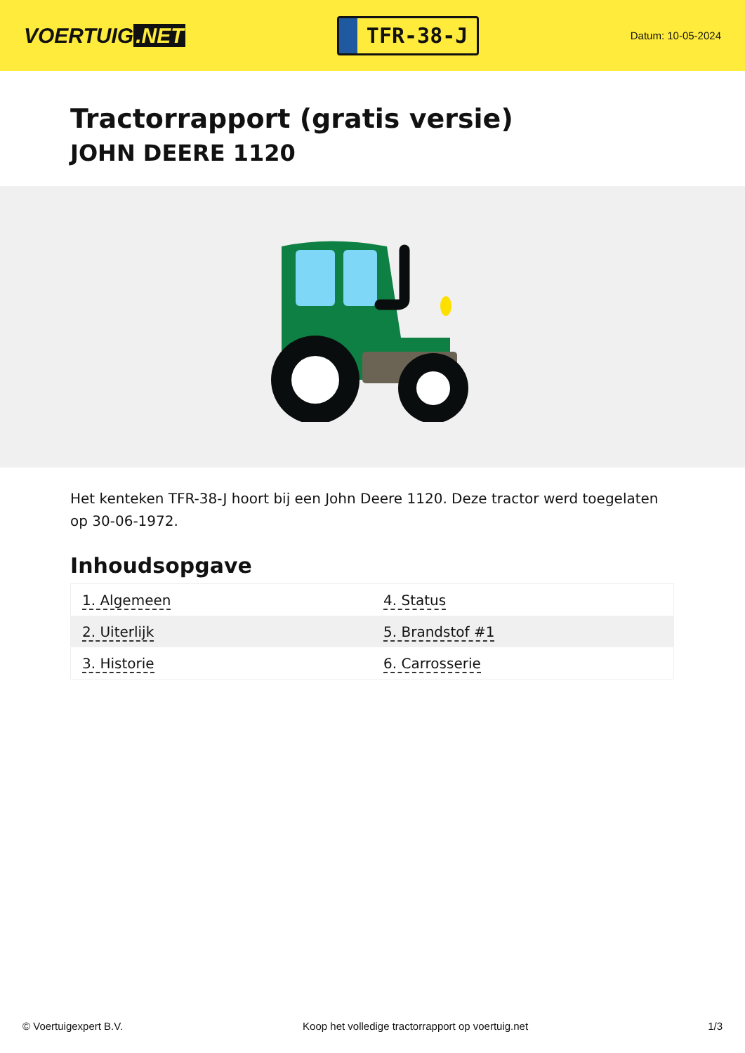VOERTUIG.NET
TFR-38-J
Datum: 10-05-2024
Tractorrapport (gratis versie)
JOHN DEERE 1120
Het kenteken TFR-38-J hoort bij een John Deere 1120. Deze tractor werd toegelaten op 30-06-1972.
Inhoudsopgave
| 1. Algemeen | 4. Status |
| 2. Uiterlijk | 5. Brandstof #1 |
| 3. Historie | 6. Carrosserie |
© Voertuigexpert B.V. Koop het volledige tractorrapport op voertuig.net
1/3